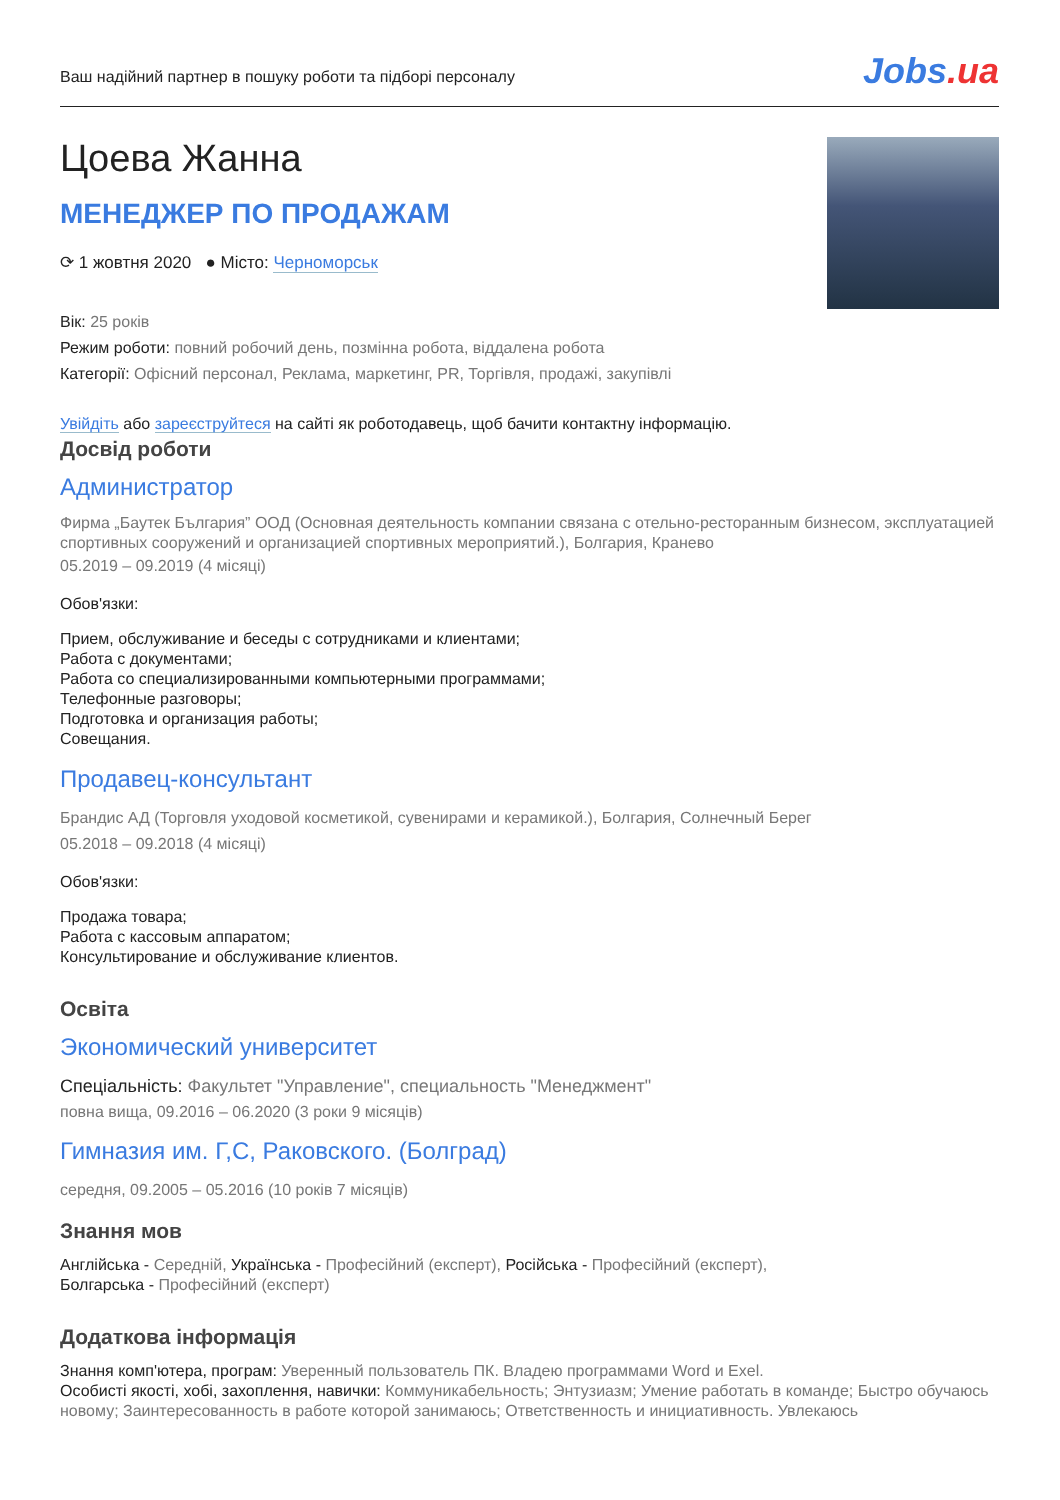Ваш надійний партнер в пошуку роботи та підборі персоналу
Jobs.ua
Цоева Жанна
МЕНЕДЖЕР ПО ПРОДАЖАМ
⟳ 1 жовтня 2020 ● Місто: Черноморськ
Вік: 25 років
Режим роботи: повний робочий день, позмінна робота, віддалена робота
Категорії: Офісний персонал, Реклама, маркетинг, PR, Торгівля, продажі, закупівлі
Увійдіть або зареєструйтеся на сайті як роботодавець, щоб бачити контактну інформацію.
Досвід роботи
Администратор
Фирма „Баутек България” ООД (Основная деятельность компании связана с отельно-ресторанным бизнесом, эксплуатацией спортивных сооружений и организацией спортивных мероприятий.), Болгария, Кранево
05.2019 – 09.2019 (4 місяці)
Обов'язки:
Прием, обслуживание и беседы с сотрудниками и клиентами;
Работа с документами;
Работа со специализированными компьютерными программами;
Телефонные разговоры;
Подготовка и организация работы;
Совещания.
Продавец-консультант
Брандис АД (Торговля уходовой косметикой, сувенирами и керамикой.), Болгария, Солнечный Берег
05.2018 – 09.2018 (4 місяці)
Обов'язки:
Продажа товара;
Работа с кассовым аппаратом;
Консультирование и обслуживание клиентов.
Освіта
Экономический университет
Спеціальність: Факультет "Управление", специальность "Менеджмент"
повна вища, 09.2016 – 06.2020 (3 роки 9 місяців)
Гимназия им. Г,С, Раковского. (Болград)
середня, 09.2005 – 05.2016 (10 років 7 місяців)
Знання мов
Англійська - Середній, Українська - Професійний (експерт), Російська - Професійний (експерт),
Болгарська - Професійний (експерт)
Додаткова інформація
Знання комп'ютера, програм: Уверенный пользователь ПК. Владею программами Word и Exel.
Особисті якості, хобі, захоплення, навички: Коммуникабельность; Энтузиазм; Умение работать в команде; Быстро обучаюсь новому; Заинтересованность в работе которой занимаюсь; Ответственность и инициативность. Увлекаюсь